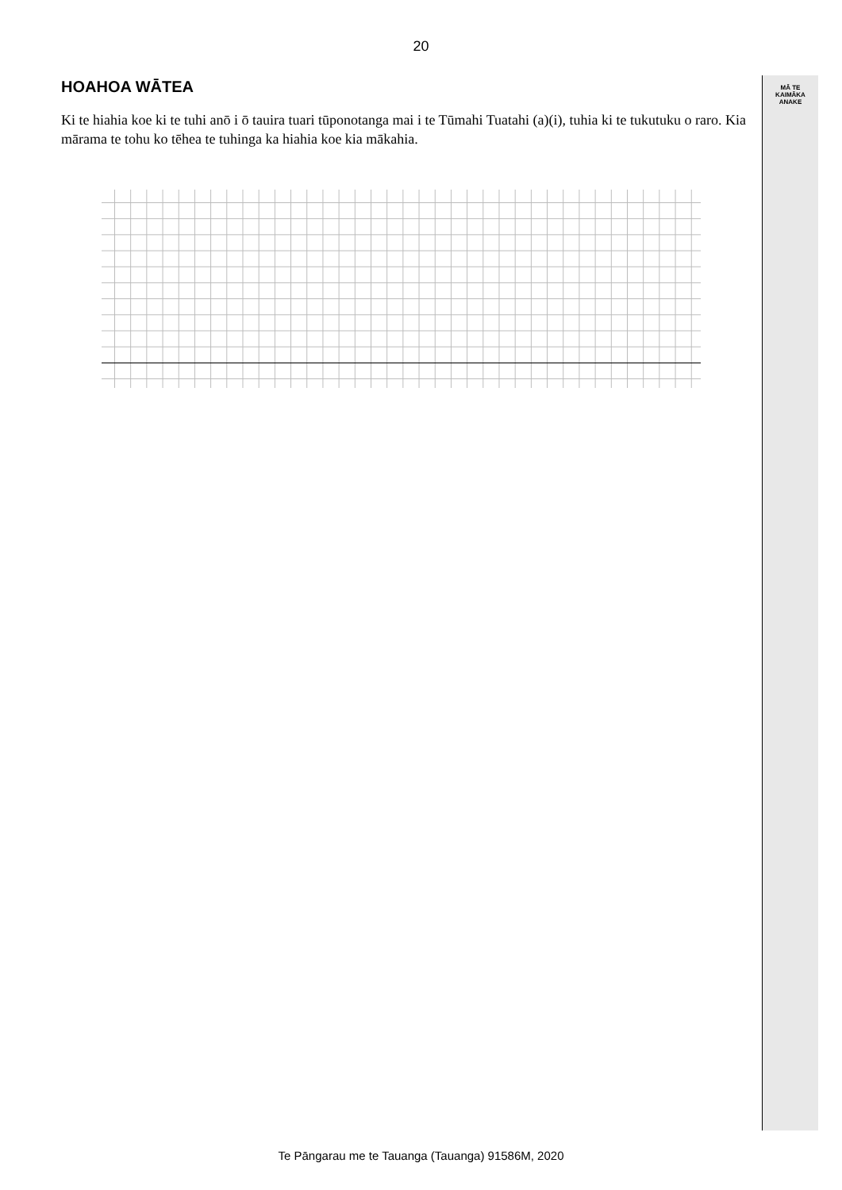MĀ TE
KAIMĀKA
ANAKE
20
HOAHOA WĀTEA
Ki te hiahia koe ki te tuhi anō i ō tauira tuari tūponotanga mai i te Tūmahi Tuatahi (a)(i), tuhia ki te tukutuku o raro. Kia mārama te tohu ko tēhea te tuhinga ka hiahia koe kia mākahia.
Te Pāngarau me te Tauanga (Tauanga) 91586M, 2020